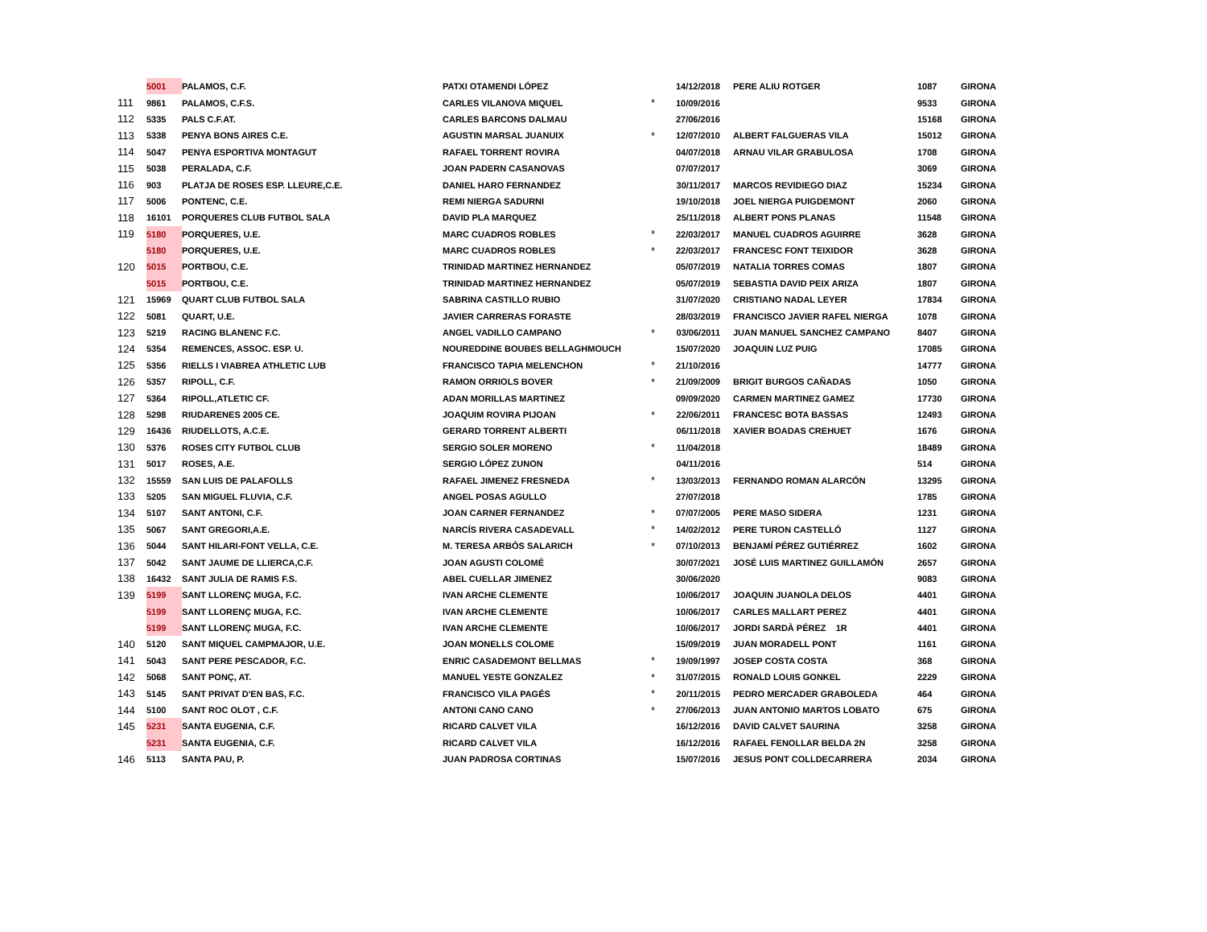| | 5001 | PALAMOS, C.F. | PATXI OTAMENDI LÓPEZ | | 14/12/2018 | PERE ALIU ROTGER | 1087 | GIRONA |
| 111 | 9861 | PALAMOS, C.F.S. | CARLES VILANOVA MIQUEL | * | 10/09/2016 | | 9533 | GIRONA |
| 112 | 5335 | PALS C.F.AT. | CARLES BARCONS DALMAU | | 27/06/2016 | | 15168 | GIRONA |
| 113 | 5338 | PENYA BONS AIRES C.E. | AGUSTIN MARSAL JUANUIX | * | 12/07/2010 | ALBERT FALGUERAS VILA | 15012 | GIRONA |
| 114 | 5047 | PENYA ESPORTIVA MONTAGUT | RAFAEL TORRENT ROVIRA | | 04/07/2018 | ARNAU VILAR GRABULOSA | 1708 | GIRONA |
| 115 | 5038 | PERALADA, C.F. | JOAN PADERN CASANOVAS | | 07/07/2017 | | 3069 | GIRONA |
| 116 | 903 | PLATJA DE ROSES ESP. LLEURE,C.E. | DANIEL HARO FERNANDEZ | | 30/11/2017 | MARCOS REVIDIEGO DIAZ | 15234 | GIRONA |
| 117 | 5006 | PONTENC, C.E. | REMI NIERGA SADURNI | | 19/10/2018 | JOEL NIERGA PUIGDEMONT | 2060 | GIRONA |
| 118 | 16101 | PORQUERES CLUB FUTBOL SALA | DAVID PLA MARQUEZ | | 25/11/2018 | ALBERT PONS PLANAS | 11548 | GIRONA |
| 119 | 5180 | PORQUERES, U.E. | MARC CUADROS ROBLES | * | 22/03/2017 | MANUEL CUADROS AGUIRRE | 3628 | GIRONA |
| | 5180 | PORQUERES, U.E. | MARC CUADROS ROBLES | * | 22/03/2017 | FRANCESC FONT TEIXIDOR | 3628 | GIRONA |
| 120 | 5015 | PORTBOU, C.E. | TRINIDAD MARTINEZ HERNANDEZ | | 05/07/2019 | NATALIA TORRES COMAS | 1807 | GIRONA |
| | 5015 | PORTBOU, C.E. | TRINIDAD MARTINEZ HERNANDEZ | | 05/07/2019 | SEBASTIA DAVID PEIX ARIZA | 1807 | GIRONA |
| 121 | 15969 | QUART CLUB FUTBOL SALA | SABRINA CASTILLO RUBIO | | 31/07/2020 | CRISTIANO NADAL LEYER | 17834 | GIRONA |
| 122 | 5081 | QUART, U.E. | JAVIER CARRERAS FORASTE | | 28/03/2019 | FRANCISCO JAVIER RAFEL NIERGA | 1078 | GIRONA |
| 123 | 5219 | RACING BLANENC F.C. | ANGEL VADILLO CAMPANO | * | 03/06/2011 | JUAN MANUEL SANCHEZ CAMPANO | 8407 | GIRONA |
| 124 | 5354 | REMENCES, ASSOC. ESP. U. | NOUREDDINE BOUBES BELLAGHMOUCH | | 15/07/2020 | JOAQUIN LUZ PUIG | 17085 | GIRONA |
| 125 | 5356 | RIELLS I VIABREA ATHLETIC LUB | FRANCISCO TAPIA MELENCHON | * | 21/10/2016 | | 14777 | GIRONA |
| 126 | 5357 | RIPOLL, C.F. | RAMON ORRIOLS BOVER | * | 21/09/2009 | BRIGIT BURGOS CAÑADAS | 1050 | GIRONA |
| 127 | 5364 | RIPOLL,ATLETIC CF. | ADAN MORILLAS MARTINEZ | | 09/09/2020 | CARMEN MARTINEZ GAMEZ | 17730 | GIRONA |
| 128 | 5298 | RIUDARENES 2005 CE. | JOAQUIM ROVIRA PIJOAN | * | 22/06/2011 | FRANCESC BOTA BASSAS | 12493 | GIRONA |
| 129 | 16436 | RIUDELLOTS, A.C.E. | GERARD TORRENT ALBERTI | | 06/11/2018 | XAVIER BOADAS CREHUET | 1676 | GIRONA |
| 130 | 5376 | ROSES CITY FUTBOL CLUB | SERGIO SOLER MORENO | * | 11/04/2018 | | 18489 | GIRONA |
| 131 | 5017 | ROSES, A.E. | SERGIO LÓPEZ ZUNON | | 04/11/2016 | | 514 | GIRONA |
| 132 | 15559 | SAN LUIS DE PALAFOLLS | RAFAEL JIMENEZ FRESNEDA | * | 13/03/2013 | FERNANDO ROMAN ALARCÓN | 13295 | GIRONA |
| 133 | 5205 | SAN MIGUEL FLUVIA, C.F. | ANGEL POSAS AGULLO | | 27/07/2018 | | 1785 | GIRONA |
| 134 | 5107 | SANT ANTONI, C.F. | JOAN CARNER FERNANDEZ | * | 07/07/2005 | PERE MASO SIDERA | 1231 | GIRONA |
| 135 | 5067 | SANT GREGORI,A.E. | NARCÍS RIVERA CASADEVALL | * | 14/02/2012 | PERE TURON CASTELLÓ | 1127 | GIRONA |
| 136 | 5044 | SANT HILARI-FONT VELLA, C.E. | M. TERESA ARBÓS SALARICH | * | 07/10/2013 | BENJAMÍ PÉREZ GUTIÉRREZ | 1602 | GIRONA |
| 137 | 5042 | SANT JAUME DE LLIERCA,C.F. | JOAN AGUSTI COLOMÉ | | 30/07/2021 | JOSÉ LUIS MARTINEZ GUILLAMÓN | 2657 | GIRONA |
| 138 | 16432 | SANT JULIA DE RAMIS F.S. | ABEL CUELLAR JIMENEZ | | 30/06/2020 | | 9083 | GIRONA |
| 139 | 5199 | SANT LLORENÇ MUGA, F.C. | IVAN ARCHE CLEMENTE | | 10/06/2017 | JOAQUIN JUANOLA DELOS | 4401 | GIRONA |
| | 5199 | SANT LLORENÇ MUGA, F.C. | IVAN ARCHE CLEMENTE | | 10/06/2017 | CARLES MALLART PEREZ | 4401 | GIRONA |
| | 5199 | SANT LLORENÇ MUGA, F.C. | IVAN ARCHE CLEMENTE | | 10/06/2017 | JORDI SARDÀ PÉREZ 1R | 4401 | GIRONA |
| 140 | 5120 | SANT MIQUEL CAMPMAJOR, U.E. | JOAN MONELLS COLOME | | 15/09/2019 | JUAN MORADELL PONT | 1161 | GIRONA |
| 141 | 5043 | SANT PERE PESCADOR, F.C. | ENRIC CASADEMONT BELLMAS | * | 19/09/1997 | JOSEP COSTA COSTA | 368 | GIRONA |
| 142 | 5068 | SANT PONÇ, AT. | MANUEL YESTE GONZALEZ | * | 31/07/2015 | RONALD LOUIS GONKEL | 2229 | GIRONA |
| 143 | 5145 | SANT PRIVAT D'EN BAS, F.C. | FRANCISCO VILA PAGÉS | * | 20/11/2015 | PEDRO MERCADER GRABOLEDA | 464 | GIRONA |
| 144 | 5100 | SANT ROC OLOT , C.F. | ANTONI CANO CANO | * | 27/06/2013 | JUAN ANTONIO MARTOS LOBATO | 675 | GIRONA |
| 145 | 5231 | SANTA EUGENIA, C.F. | RICARD CALVET VILA | | 16/12/2016 | DAVID CALVET SAURINA | 3258 | GIRONA |
| | 5231 | SANTA EUGENIA, C.F. | RICARD CALVET VILA | | 16/12/2016 | RAFAEL FENOLLAR BELDA 2N | 3258 | GIRONA |
| 146 | 5113 | SANTA PAU, P. | JUAN PADROSA CORTINAS | | 15/07/2016 | JESUS PONT COLLDECARRERA | 2034 | GIRONA |